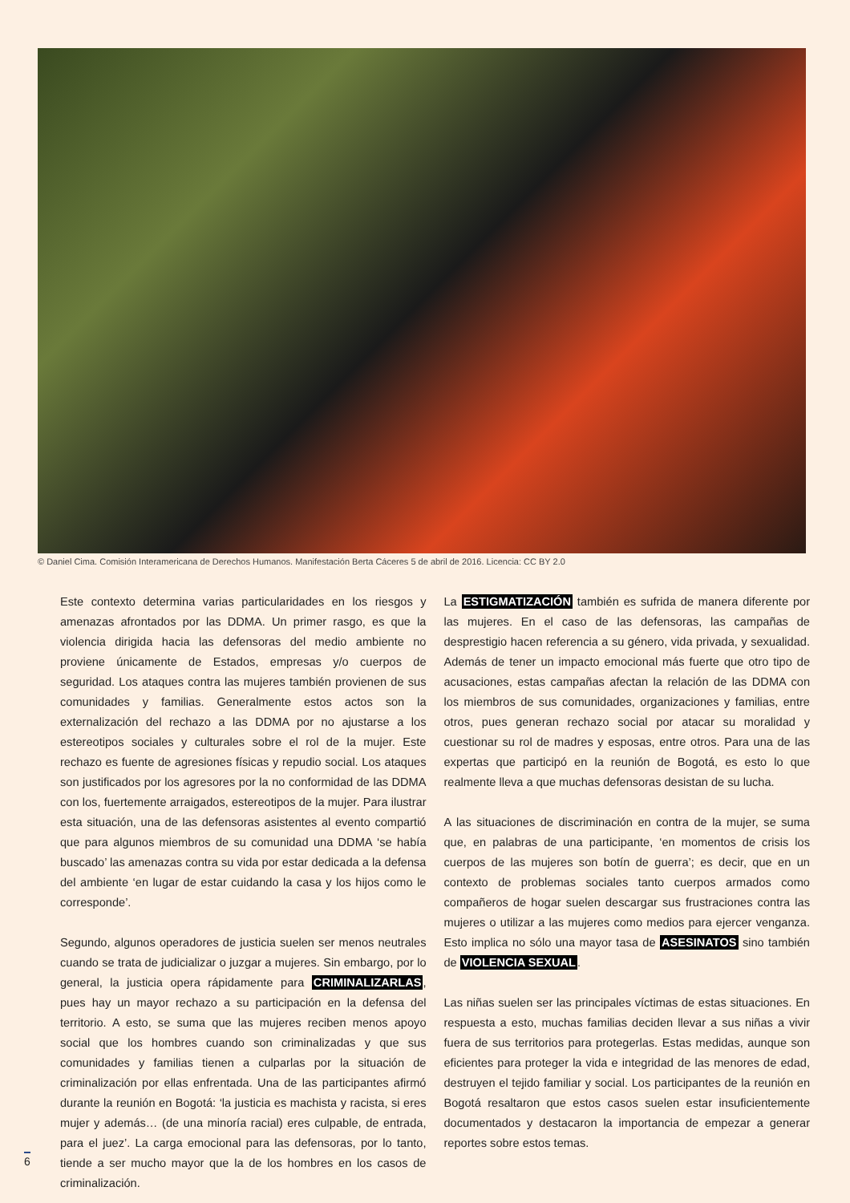© Daniel Cima. Comisión Interamericana de Derechos Humanos. Manifestación Berta Cáceres 5 de abril de 2016. Licencia: CC BY 2.0
Este contexto determina varias particularidades en los riesgos y amenazas afrontados por las DDMA. Un primer rasgo, es que la violencia dirigida hacia las defensoras del medio ambiente no proviene únicamente de Estados, empresas y/o cuerpos de seguridad. Los ataques contra las mujeres también provienen de sus comunidades y familias. Generalmente estos actos son la externalización del rechazo a las DDMA por no ajustarse a los estereotipos sociales y culturales sobre el rol de la mujer. Este rechazo es fuente de agresiones físicas y repudio social. Los ataques son justificados por los agresores por la no conformidad de las DDMA con los, fuertemente arraigados, estereotipos de la mujer. Para ilustrar esta situación, una de las defensoras asistentes al evento compartió que para algunos miembros de su comunidad una DDMA ‘se había buscado’ las amenazas contra su vida por estar dedicada a la defensa del ambiente ‘en lugar de estar cuidando la casa y los hijos como le corresponde’.
Segundo, algunos operadores de justicia suelen ser menos neutrales cuando se trata de judicializar o juzgar a mujeres. Sin embargo, por lo general, la justicia opera rápidamente para CRIMINALIZARLAS, pues hay un mayor rechazo a su participación en la defensa del territorio. A esto, se suma que las mujeres reciben menos apoyo social que los hombres cuando son criminalizadas y que sus comunidades y familias tienen a culparlas por la situación de criminalización por ellas enfrentada. Una de las participantes afirmó durante la reunión en Bogotá: ‘la justicia es machista y racista, si eres mujer y además… (de una minoría racial) eres culpable, de entrada, para el juez’. La carga emocional para las defensoras, por lo tanto, tiende a ser mucho mayor que la de los hombres en los casos de criminalización.
La ESTIGMATIZACIÓN también es sufrida de manera diferente por las mujeres. En el caso de las defensoras, las campañas de desprestigio hacen referencia a su género, vida privada, y sexualidad. Además de tener un impacto emocional más fuerte que otro tipo de acusaciones, estas campañas afectan la relación de las DDMA con los miembros de sus comunidades, organizaciones y familias, entre otros, pues generan rechazo social por atacar su moralidad y cuestionar su rol de madres y esposas, entre otros. Para una de las expertas que participó en la reunión de Bogotá, es esto lo que realmente lleva a que muchas defensoras desistan de su lucha.
A las situaciones de discriminación en contra de la mujer, se suma que, en palabras de una participante, ‘en momentos de crisis los cuerpos de las mujeres son botín de guerra’; es decir, que en un contexto de problemas sociales tanto cuerpos armados como compañeros de hogar suelen descargar sus frustraciones contra las mujeres o utilizar a las mujeres como medios para ejercer venganza. Esto implica no sólo una mayor tasa de ASESINATOS sino también de VIOLENCIA SEXUAL.
Las niñas suelen ser las principales víctimas de estas situaciones. En respuesta a esto, muchas familias deciden llevar a sus niñas a vivir fuera de sus territorios para protegerlas. Estas medidas, aunque son eficientes para proteger la vida e integridad de las menores de edad, destruyen el tejido familiar y social. Los participantes de la reunión en Bogotá resaltaron que estos casos suelen estar insuficientemente documentados y destacaron la importancia de empezar a generar reportes sobre estos temas.
6